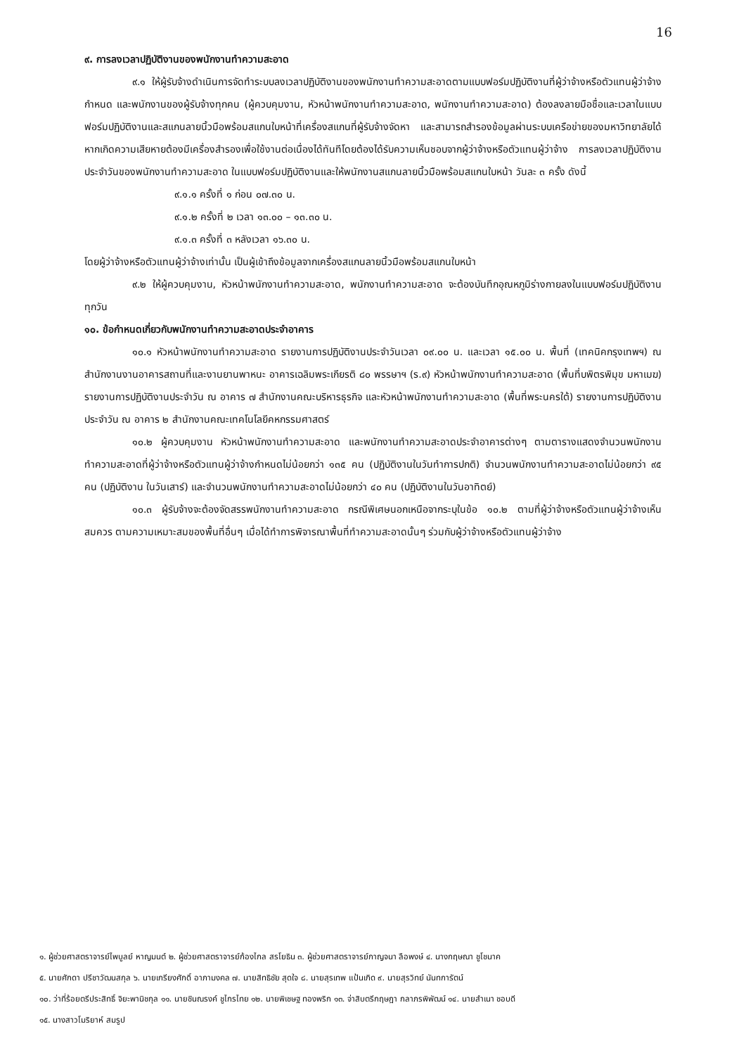16
๙. การลงเวลาปฏิบัติงานของพนักงานทำความสะอาด
๙.๑ ให้ผู้รับจ้างดำเนินการจัดทำระบบลงเวลาปฏิบัติงานของพนักงานทำความสะอาดตามแบบฟอร์มปฏิบัติงานที่ผู้ว่าจ้างหรือตัวแทนผู้ว่าจ้างกำหนด และพนักงานของผู้รับจ้างทุกคน (ผู้ควบคุมงาน, หัวหน้าพนักงานทำความสะอาด, พนักงานทำความสะอาด) ต้องลงลายมือชื่อและเวลาในแบบฟอร์มปฏิบัติงานและสแกนลายนิ้วมือพร้อมสแกนใบหน้าที่เครื่องสแกนที่ผู้รับจ้างจัดหา และสามารถสำรองข้อมูลผ่านระบบเครือข่ายของมหาวิทยาลัยได้ หากเกิดความเสียหายต้องมีเครื่องสำรองเพื่อใช้งานต่อเนื่องได้ทันทีโดยต้องได้รับความเห็นชอบจากผู้ว่าจ้างหรือตัวแทนผู้ว่าจ้าง การลงเวลาปฏิบัติงานประจำวันของพนักงานทำความสะอาด ในแบบฟอร์มปฏิบัติงานและให้พนักงานสแกนลายนิ้วมือพร้อมสแกนใบหน้า วันละ ๓ ครั้ง ดังนี้
๙.๑.๑ ครั้งที่ ๑ ก่อน ๐๗.๓๐ น.
๙.๑.๒ ครั้งที่ ๒ เวลา ๑๓.๐๐ – ๑๓.๓๐ น.
๙.๑.๓ ครั้งที่ ๓ หลังเวลา ๑๖.๓๐ น.
โดยผู้ว่าจ้างหรือตัวแทนผู้ว่าจ้างเท่านั้น เป็นผู้เข้าถึงข้อมูลจากเครื่องสแกนลายนิ้วมือพร้อมสแกนใบหน้า
๙.๒ ให้ผู้ควบคุมงาน, หัวหน้าพนักงานทำความสะอาด, พนักงานทำความสะอาด จะต้องบันทึกอุณหภูมิร่างกายลงในแบบฟอร์มปฏิบัติงานทุกวัน
๑๐. ข้อกำหนดเกี่ยวกับพนักงานทำความสะอาดประจำอาคาร
๑๐.๑ หัวหน้าพนักงานทำความสะอาด รายงานการปฏิบัติงานประจำวันเวลา ๐๙.๐๐ น. และเวลา ๑๕.๐๐ น. พื้นที่ (เทคนิคกรุงเทพฯ) ณ สำนักงานงานอาคารสถานที่และงานยานพาหนะ อาคารเฉลิมพระเกียรติ ๘๐ พรรษาฯ (ร.๙) หัวหน้าพนักงานทำความสะอาด (พื้นที่บพิตรพิมุข มหาเมฆ) รายงานการปฏิบัติงานประจำวัน ณ อาคาร ๗ สำนักงานคณะบริหารธุรกิจ และหัวหน้าพนักงานทำความสะอาด (พื้นที่พระนครใต้) รายงานการปฏิบัติงานประจำวัน ณ อาคาร ๒ สำนักงานคณะเทคโนโลยีคหกรรมศาสตร์
๑๐.๒ ผู้ควบคุมงาน หัวหน้าพนักงานทำความสะอาด และพนักงานทำความสะอาดประจำอาคารต่างๆ ตามตารางแสดงจำนวนพนักงานทำความสะอาดที่ผู้ว่าจ้างหรือตัวแทนผู้ว่าจ้างกำหนดไม่น้อยกว่า ๑๓๕ คน (ปฏิบัติงานในวันทำการปกติ) จำนวนพนักงานทำความสะอาดไม่น้อยกว่า ๙๕ คน (ปฏิบัติงาน ในวันเสาร์) และจำนวนพนักงานทำความสะอาดไม่น้อยกว่า ๔๐ คน (ปฏิบัติงานในวันอาทิตย์)
๑๐.๓ ผู้รับจ้างจะต้องจัดสรรพนักงานทำความสะอาด กรณีพิเศษนอกเหนือจากระบุในข้อ ๑๐.๒ ตามที่ผู้ว่าจ้างหรือตัวแทนผู้ว่าจ้างเห็นสมควร ตามความเหมาะสมของพื้นที่อื่นๆ เมื่อได้ทำการพิจารณาพื้นที่ทำความสะอาดนั้นๆ ร่วมกับผู้ว่าจ้างหรือตัวแทนผู้ว่าจ้าง
๑. ผู้ช่วยศาสตราจารย์ไพบูลย์ หาญมนต์ ๒. ผู้ช่วยศาสตราจารย์ก้องไกล สรโยธิน ๓. ผู้ช่วยศาสตราจารย์กาญจนา ลือพงษ์ ๔. นางกฤษณา ชูโชนาค
๕. นายศักดา ปรีชาวัฒนสกุล ๖. นายเกรียงศักดิ์ อาภามงคล ๗. นายสิทธิชัย สุดใจ ๘. นายสุรเทพ แป้นเกิด ๙. นายสุรวิทย์ นันทการัตน์
๑๐. ว่าที่ร้อยตรีประสิทธิ์ จิยะพานิชกุล ๑๑. นายชินณรงค์ ชูไกรไทย ๑๒. นายพิเชษฐ ทองพริก ๑๓. จ่าสิบตรีกฤษฎา กลาภรพิพัฒน์ ๑๔. นายสำเนา ชอบดี
๑๕. นางสาวโมริยาห์ สมรูป